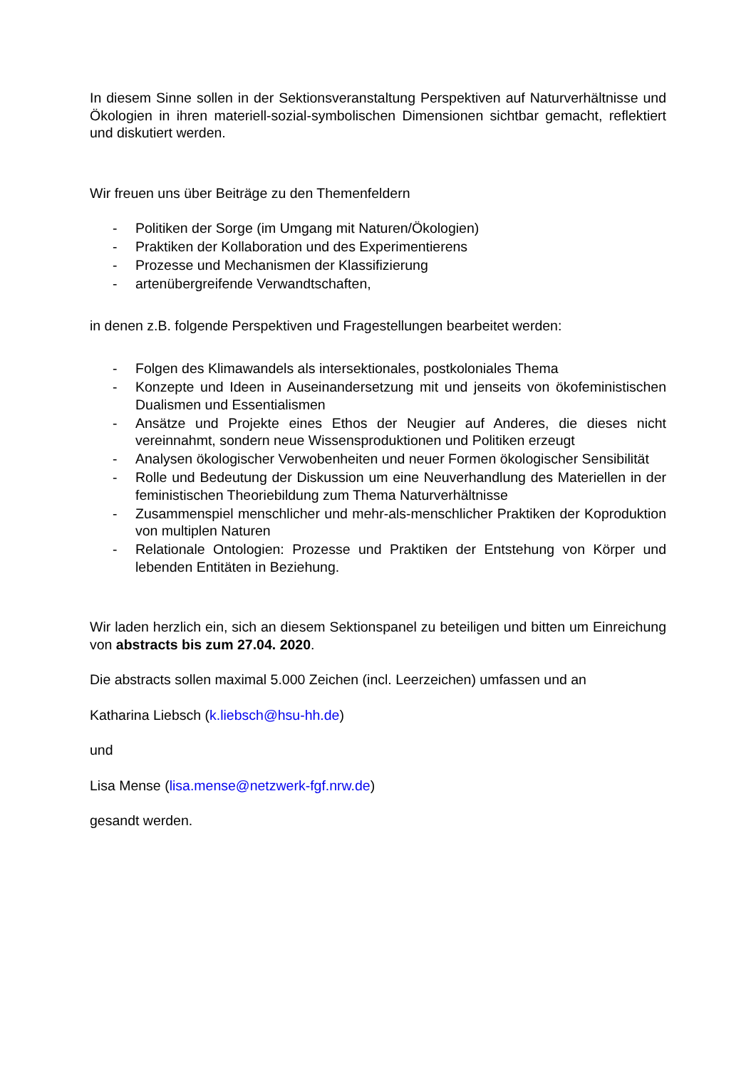In diesem Sinne sollen in der Sektionsveranstaltung Perspektiven auf Naturverhältnisse und Ökologien in ihren materiell-sozial-symbolischen Dimensionen sichtbar gemacht, reflektiert und diskutiert werden.
Wir freuen uns über Beiträge zu den Themenfeldern
- Politiken der Sorge (im Umgang mit Naturen/Ökologien)
- Praktiken der Kollaboration und des Experimentierens
- Prozesse und Mechanismen der Klassifizierung
- artenübergreifende Verwandtschaften,
in denen z.B. folgende Perspektiven und Fragestellungen bearbeitet werden:
- Folgen des Klimawandels als intersektionales, postkoloniales Thema
- Konzepte und Ideen in Auseinandersetzung mit und jenseits von ökofeministischen Dualismen und Essentialismen
- Ansätze und Projekte eines Ethos der Neugier auf Anderes, die dieses nicht vereinnahmt, sondern neue Wissensproduktionen und Politiken erzeugt
- Analysen ökologischer Verwobenheiten und neuer Formen ökologischer Sensibilität
- Rolle und Bedeutung der Diskussion um eine Neuverhandlung des Materiellen in der feministischen Theoriebildung zum Thema Naturverhältnisse
- Zusammenspiel menschlicher und mehr-als-menschlicher Praktiken der Koproduktion von multiplen Naturen
- Relationale Ontologien: Prozesse und Praktiken der Entstehung von Körper und lebenden Entitäten in Beziehung.
Wir laden herzlich ein, sich an diesem Sektionspanel zu beteiligen und bitten um Einreichung von abstracts bis zum 27.04. 2020.
Die abstracts sollen maximal 5.000 Zeichen (incl. Leerzeichen) umfassen und an
Katharina Liebsch (k.liebsch@hsu-hh.de)
und
Lisa Mense (lisa.mense@netzwerk-fgf.nrw.de)
gesandt werden.